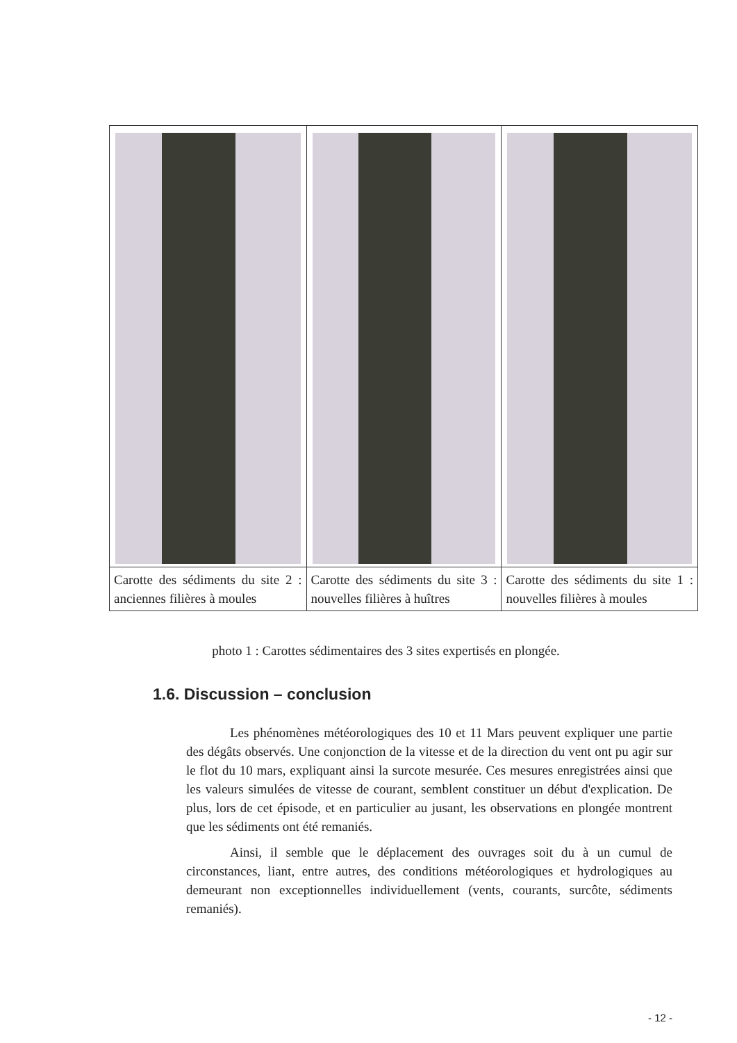| Carotte des sédiments du site 2 : anciennes filières à moules | Carotte des sédiments du site 3 : nouvelles filières à huîtres | Carotte des sédiments du site 1 : nouvelles filières à moules |
photo 1 : Carottes sédimentaires des 3 sites expertisés en plongée.
1.6. Discussion – conclusion
Les phénomènes météorologiques des 10 et 11 Mars peuvent expliquer une partie des dégâts observés. Une conjonction de la vitesse et de la direction du vent ont pu agir sur le flot du 10 mars, expliquant ainsi la surcote mesurée. Ces mesures enregistrées ainsi que les valeurs simulées de vitesse de courant, semblent constituer un début d'explication. De plus, lors de cet épisode, et en particulier au jusant, les observations en plongée montrent que les sédiments ont été remaniés.
Ainsi, il semble que le déplacement des ouvrages soit du à un cumul de circonstances, liant, entre autres, des conditions météorologiques et hydrologiques au demeurant non exceptionnelles individuellement (vents, courants, surcôte, sédiments remaniés).
- 12 -